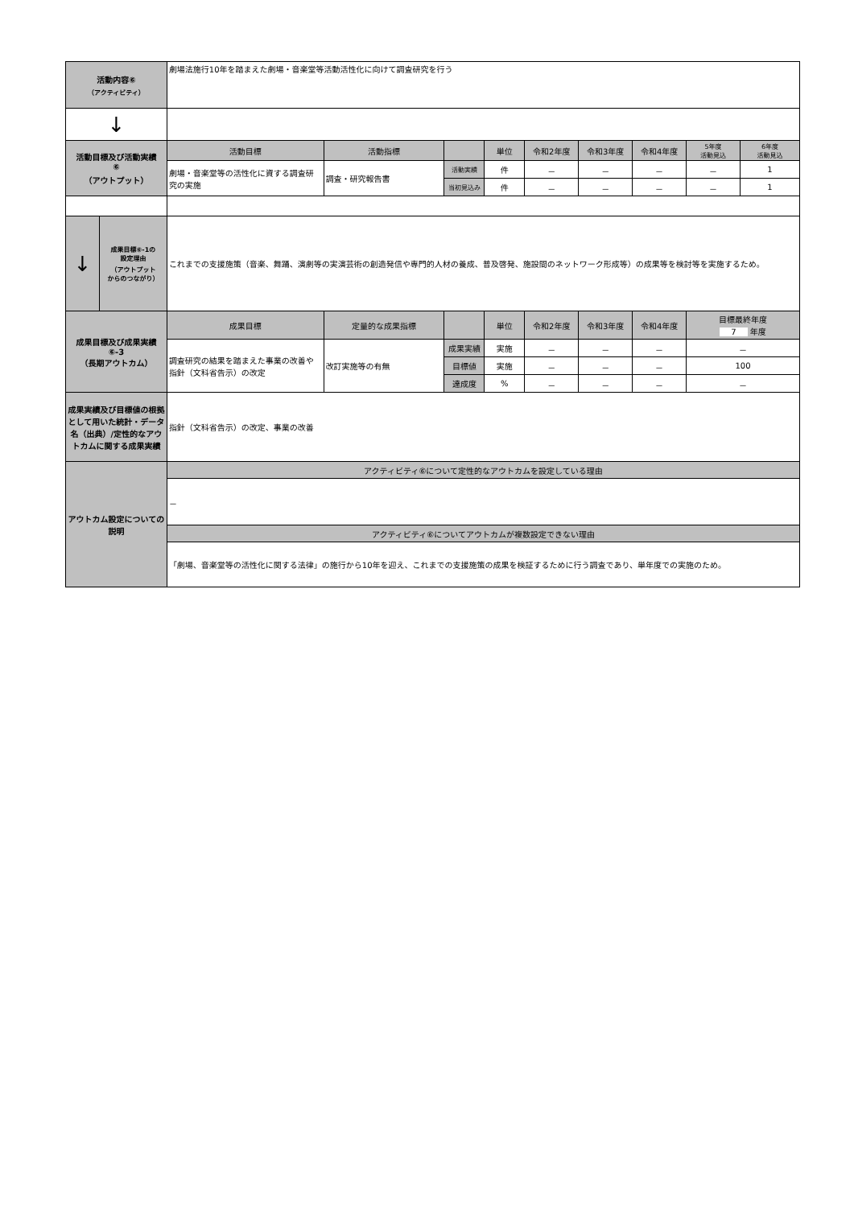| 活動内容⑥ （アクティビティ） | | 劇場法施行10年を踏まえた劇場・音楽堂等活動活性化に向けて調査研究を行う | | | | | | | | |
| ↓ | | | | | | | | | | |
| 活動目標及び活動実績 ⑥ （アウトプット） | | 活動目標 | 活動指標 | | 単位 | 令和2年度 | 令和3年度 | 令和4年度 | 5年度 活動見込 | 6年度 活動見込 |
| | | 劇場・音楽堂等の活性化に資する調査研究の実施 | 調査・研究報告書 | 活動実績 | 件 | － | － | － | － | 1 |
| | | | | 当初見込み | 件 | － | － | － | － | 1 |
| ↓ | 成果目標⑥-1の 設定理由 （アウトプット からのつながり） | これまでの支援施策（音楽、舞踊、演劇等の実演芸術の創造発信や専門的人材の養成、普及啓発、施設間のネットワーク形成等）の成果等を検討等を実施するため。 | | | | | | | | |
| 成果目標及び成果実績 ⑥-3 （長期アウトカム） | | 成果目標 | 定量的な成果指標 | | 単位 | 令和2年度 | 令和3年度 | 令和4年度 | 目標最終年度 7 年度 | |
| | | 調査研究の結果を踏まえた事業の改善や指針（文科省告示）の改定 | 改訂実施等の有無 | 成果実績 | 実施 | － | － | － | － | |
| | | | | 目標値 | 実施 | － | － | － | 100 | |
| | | | | 達成度 | % | － | － | － | － | |
| 成果実績及び目標値の根拠として用いた統計・データ名（出典）/定性的なアウトカムに関する成果実績 | | 指針（文科省告示）の改定、事業の改善 | | | | | | | | |
| アウトカム設定についての説明 | | アクティビティ⑥について定性的なアウトカムを設定している理由 | | | | | | | | |
| | | － | | | | | | | | |
| | | アクティビティ⑥についてアウトカムが複数設定できない理由 | | | | | | | | |
| | | 「劇場、音楽堂等の活性化に関する法律」の施行から10年を迎え、これまでの支援施策の成果を検証するために行う調査であり、単年度での実施のため。 | | | | | | | | |